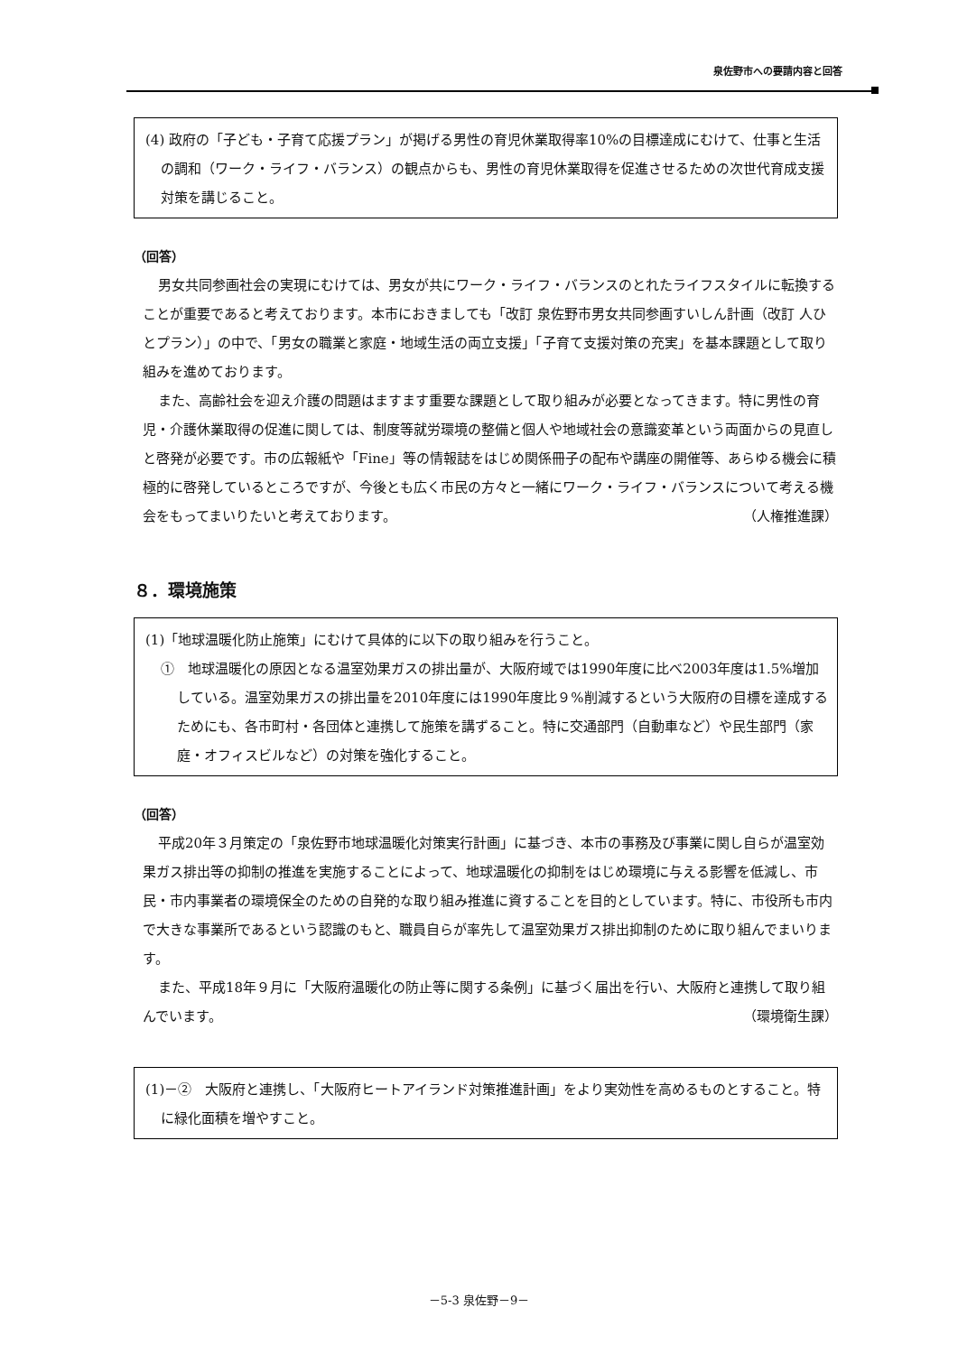泉佐野市への要請内容と回答
(4) 政府の「子ども・子育て応援プラン」が掲げる男性の育児休業取得率10%の目標達成にむけて、仕事と生活の調和（ワーク・ライフ・バランス）の観点からも、男性の育児休業取得を促進させるための次世代育成支援対策を講じること。
（回答）
男女共同参画社会の実現にむけては、男女が共にワーク・ライフ・バランスのとれたライフスタイルに転換することが重要であると考えております。本市におきましても「改訂 泉佐野市男女共同参画すいしん計画（改訂 人ひとプラン）」の中で、「男女の職業と家庭・地域生活の両立支援」「子育て支援対策の充実」を基本課題として取り組みを進めております。
また、高齢社会を迎え介護の問題はますます重要な課題として取り組みが必要となってきます。特に男性の育児・介護休業取得の促進に関しては、制度等就労環境の整備と個人や地域社会の意識変革という両面からの見直しと啓発が必要です。市の広報紙や「Fine」等の情報誌をはじめ関係冊子の配布や講座の開催等、あらゆる機会に積極的に啓発しているところですが、今後とも広く市民の方々と一緒にワーク・ライフ・バランスについて考える機会をもってまいりたいと考えております。 （人権推進課）
８．環境施策
(1)「地球温暖化防止施策」にむけて具体的に以下の取り組みを行うこと。
①　地球温暖化の原因となる温室効果ガスの排出量が、大阪府域では1990年度に比べ2003年度は1.5%増加している。温室効果ガスの排出量を2010年度には1990年度比９%削減するという大阪府の目標を達成するためにも、各市町村・各団体と連携して施策を講ずること。特に交通部門（自動車など）や民生部門（家庭・オフィスビルなど）の対策を強化すること。
（回答）
平成20年３月策定の「泉佐野市地球温暖化対策実行計画」に基づき、本市の事務及び事業に関し自らが温室効果ガス排出等の抑制の推進を実施することによって、地球温暖化の抑制をはじめ環境に与える影響を低減し、市民・市内事業者の環境保全のための自発的な取り組み推進に資することを目的としています。特に、市役所も市内で大きな事業所であるという認識のもと、職員自らが率先して温室効果ガス排出抑制のために取り組んでまいります。
また、平成18年９月に「大阪府温暖化の防止等に関する条例」に基づく届出を行い、大阪府と連携して取り組んでいます。 （環境衛生課）
(1)－②　大阪府と連携し、「大阪府ヒートアイランド対策推進計画」をより実効性を高めるものとすること。特に緑化面積を増やすこと。
－5-3 泉佐野－9－